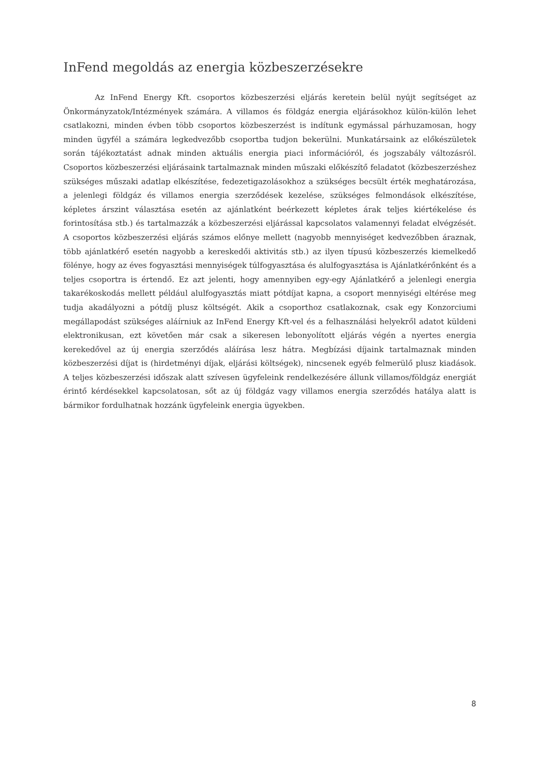InFend megoldás az energia közbeszerzésekre
Az InFend Energy Kft. csoportos közbeszerzési eljárás keretein belül nyújt segítséget az Önkormányzatok/Intézmények számára. A villamos és földgáz energia eljárásokhoz külön-külön lehet csatlakozni, minden évben több csoportos közbeszerzést is indítunk egymással párhuzamosan, hogy minden ügyfél a számára legkedvezőbb csoportba tudjon bekerülni. Munkatársaink az előkészületek során tájékoztatást adnak minden aktuális energia piaci információról, és jogszabály változásról. Csoportos közbeszerzési eljárásaink tartalmaznak minden műszaki előkészítő feladatot (közbeszerzéshez szükséges műszaki adatlap elkészítése, fedezetigazolásokhoz a szükséges becsült érték meghatározása, a jelenlegi földgáz és villamos energia szerződések kezelése, szükséges felmondások elkészítése, képletes árszint választása esetén az ajánlatként beérkezett képletes árak teljes kiértékelése és forintosítása stb.) és tartalmazzák a közbeszerzési eljárással kapcsolatos valamennyi feladat elvégzését. A csoportos közbeszerzési eljárás számos előnye mellett (nagyobb mennyiséget kedvezőbben áraznak, több ajánlatkérő esetén nagyobb a kereskedői aktivitás stb.) az ilyen típusú közbeszerzés kiemelkedő fölénye, hogy az éves fogyasztási mennyiségek túlfogyasztása és alulfogyasztása is Ajánlatkérőnként és a teljes csoportra is értendő. Ez azt jelenti, hogy amennyiben egy-egy Ajánlatkérő a jelenlegi energia takarékoskodás mellett például alulfogyasztás miatt pótdíjat kapna, a csoport mennyiségi eltérése meg tudja akadályozni a pótdíj plusz költségét. Akik a csoporthoz csatlakoznak, csak egy Konzorciumi megállapodást szükséges aláírniuk az InFend Energy Kft-vel és a felhasználási helyekről adatot küldeni elektronikusan, ezt követően már csak a sikeresen lebonyolított eljárás végén a nyertes energia kerekedővel az új energia szerződés aláírása lesz hátra. Megbízási díjaink tartalmaznak minden közbeszerzési díjat is (hirdetményi díjak, eljárási költségek), nincsenek egyéb felmerülő plusz kiadások. A teljes közbeszerzési időszak alatt szívesen ügyfeleink rendelkezésére állunk villamos/földgáz energiát érintő kérdésekkel kapcsolatosan, sőt az új földgáz vagy villamos energia szerződés hatálya alatt is bármikor fordulhatnak hozzánk ügyfeleink energia ügyekben.
8